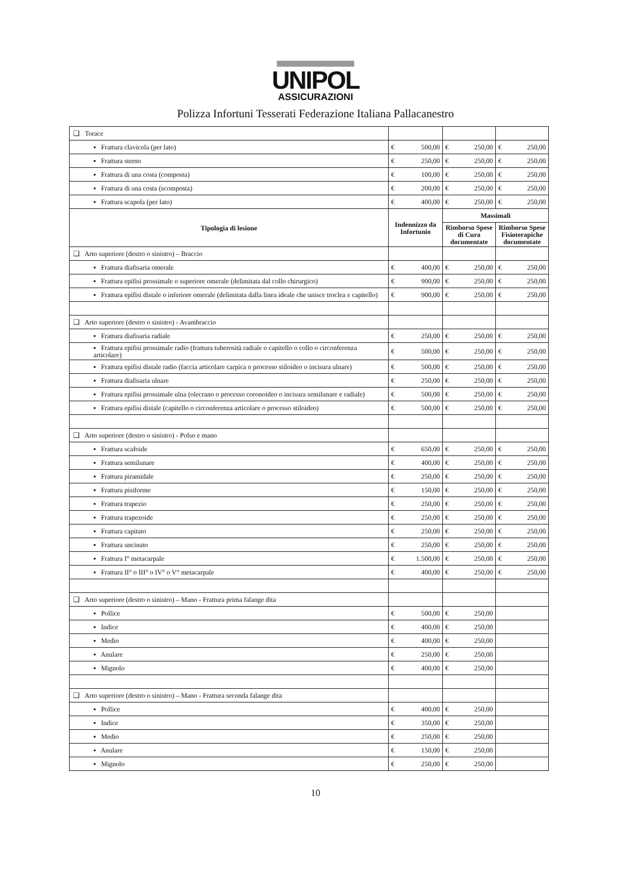UNIPOL
ASSICURAZIONI
Polizza Infortuni Tesserati Federazione Italiana Pallacanestro
| ❑ Torace | | | |
| ▪ Frattura clavicola (per lato) | € 500,00 | € 250,00 | € 250,00 |
| ▪ Frattura sterno | € 250,00 | € 250,00 | € 250,00 |
| ▪ Frattura di una costa (composta) | € 100,00 | € 250,00 | € 250,00 |
| ▪ Frattura di una costa (scomposta) | € 200,00 | € 250,00 | € 250,00 |
| ▪ Frattura scapola (per lato) | € 400,00 | € 250,00 | € 250,00 |
| Tipologia di lesione | Indennizzo da Infortunio | Massimali | |
| | | Rimborso Spese di Cura documentate | Rimborso Spese Fisioterapiche documentate |
| ❑ Arto superiore (destro o sinistro) – Braccio | | | |
| ▪ Frattura diafisaria omerale | € 400,00 | € 250,00 | € 250,00 |
| ▪ Frattura epifisi prossimale o superiore omerale (delimitata dal collo chirurgico) | € 900,00 | € 250,00 | € 250,00 |
| ▪ Frattura epifisi distale o inferiore omerale (delimitata dalla linea ideale che unisce troclea e capitello) | € 900,00 | € 250,00 | € 250,00 |
| ❑ Arto superiore (destro o sinistro) - Avambraccio | | | |
| ▪ Frattura diafisaria radiale | € 250,00 | € 250,00 | € 250,00 |
| ▪ Frattura epifisi prossimale radio (frattura tuberosità radiale o capitello o collo o circonferenza articolare) | € 500,00 | € 250,00 | € 250,00 |
| ▪ Frattura epifisi distale radio (faccia articolare carpica o processo stiloideo o incisura ulnare) | € 500,00 | € 250,00 | € 250,00 |
| ▪ Frattura diafisaria ulnare | € 250,00 | € 250,00 | € 250,00 |
| ▪ Frattura epifisi prossimale ulna (olecrano o processo coronoideo o incisura semilunare e radiale) | € 500,00 | € 250,00 | € 250,00 |
| ▪ Frattura epifisi distale (capitello o circonferenza articolare o processo stiloideo) | € 500,00 | € 250,00 | € 250,00 |
| ❑ Arto superiore (destro o sinistro) - Polso e mano | | | |
| ▪ Frattura scafoide | € 650,00 | € 250,00 | € 250,00 |
| ▪ Frattura semilunare | € 400,00 | € 250,00 | € 250,00 |
| ▪ Frattura piramidale | € 250,00 | € 250,00 | € 250,00 |
| ▪ Frattura pisiforme | € 150,00 | € 250,00 | € 250,00 |
| ▪ Frattura trapezio | € 250,00 | € 250,00 | € 250,00 |
| ▪ Frattura trapezoide | € 250,00 | € 250,00 | € 250,00 |
| ▪ Frattura capitato | € 250,00 | € 250,00 | € 250,00 |
| ▪ Frattura uncinato | € 250,00 | € 250,00 | € 250,00 |
| ▪ Frattura I° metacarpale | € 1.500,00 | € 250,00 | € 250,00 |
| ▪ Frattura II° o III° o IV° o V° metacarpale | € 400,00 | € 250,00 | € 250,00 |
| ❑ Arto superiore (destro o sinistro) – Mano - Frattura prima falange dita | | | |
| ▪ Pollice | € 500,00 | € 250,00 | |
| ▪ Indice | € 400,00 | € 250,00 | |
| ▪ Medio | € 400,00 | € 250,00 | |
| ▪ Anulare | € 250,00 | € 250,00 | |
| ▪ Mignolo | € 400,00 | € 250,00 | |
| ❑ Arto superiore (destro o sinistro) – Mano - Frattura seconda falange dita | | | |
| ▪ Pollice | € 400,00 | € 250,00 | |
| ▪ Indice | € 350,00 | € 250,00 | |
| ▪ Medio | € 250,00 | € 250,00 | |
| ▪ Anulare | € 150,00 | € 250,00 | |
| ▪ Mignolo | € 250,00 | € 250,00 | |
10